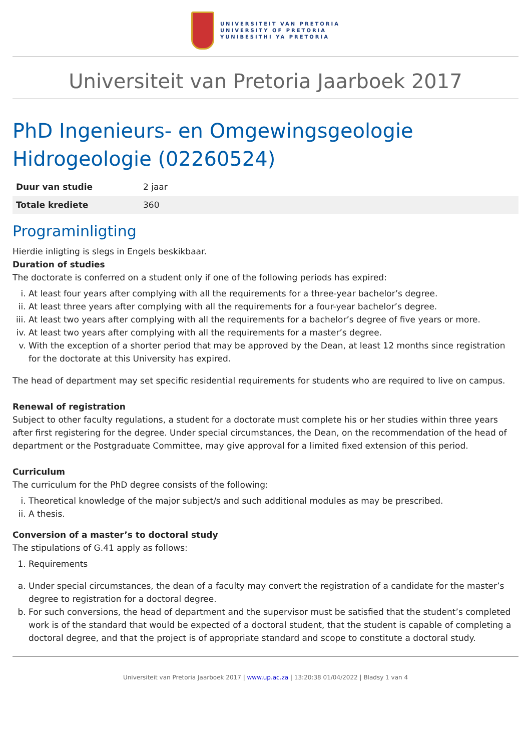UNIVERSITEIT VAN PRETORIA
UNIVERSITY OF PRETORIA
YUNIBESITHI YA PRETORIA
Universiteit van Pretoria Jaarboek 2017
PhD Ingenieurs- en Omgewingsgeologie Hidrogeologie (02260524)
| Duur van studie | 2 jaar |
| Totale krediete | 360 |
Programinligting
Hierdie inligting is slegs in Engels beskikbaar.
Duration of studies
The doctorate is conferred on a student only if one of the following periods has expired:
i. At least four years after complying with all the requirements for a three-year bachelor’s degree.
ii. At least three years after complying with all the requirements for a four-year bachelor’s degree.
iii. At least two years after complying with all the requirements for a bachelor’s degree of five years or more.
iv. At least two years after complying with all the requirements for a master’s degree.
v. With the exception of a shorter period that may be approved by the Dean, at least 12 months since registration for the doctorate at this University has expired.
The head of department may set specific residential requirements for students who are required to live on campus.
Renewal of registration
Subject to other faculty regulations, a student for a doctorate must complete his or her studies within three years after first registering for the degree. Under special circumstances, the Dean, on the recommendation of the head of department or the Postgraduate Committee, may give approval for a limited fixed extension of this period.
Curriculum
The curriculum for the PhD degree consists of the following:
i. Theoretical knowledge of the major subject/s and such additional modules as may be prescribed.
ii. A thesis.
Conversion of a master’s to doctoral study
The stipulations of G.41 apply as follows:
1. Requirements
a. Under special circumstances, the dean of a faculty may convert the registration of a candidate for the master’s degree to registration for a doctoral degree.
b. For such conversions, the head of department and the supervisor must be satisfied that the student’s completed work is of the standard that would be expected of a doctoral student, that the student is capable of completing a doctoral degree, and that the project is of appropriate standard and scope to constitute a doctoral study.
Universiteit van Pretoria Jaarboek 2017 | www.up.ac.za | 13:20:38 01/04/2022 | Bladsy 1 van 4